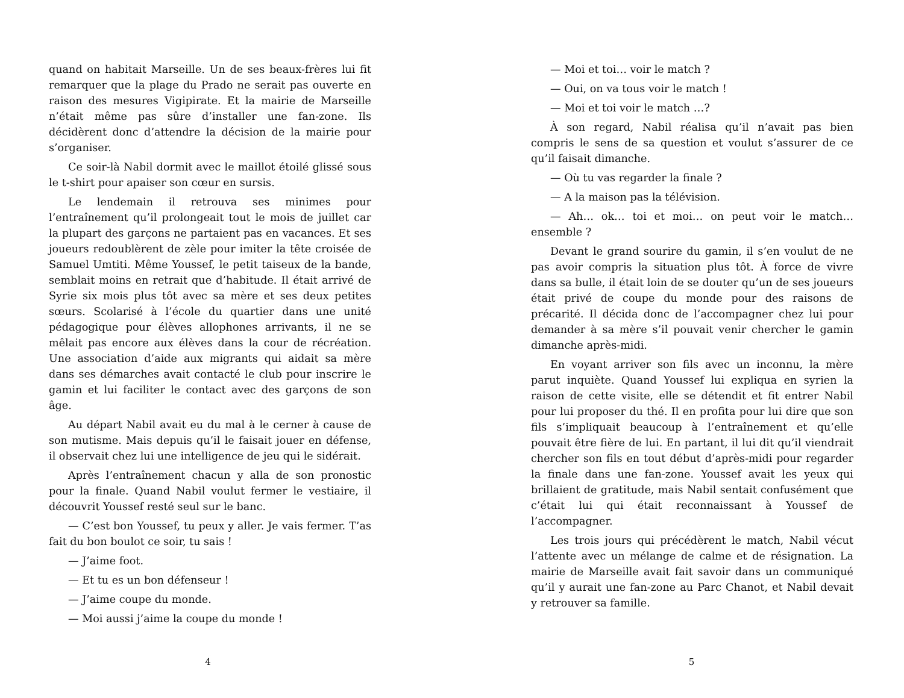quand on habitait Marseille. Un de ses beaux-frères lui fit remarquer que la plage du Prado ne serait pas ouverte en raison des mesures Vigipirate. Et la mairie de Marseille n’était même pas sûre d’installer une fan-zone. Ils décidèrent donc d’attendre la décision de la mairie pour s’organiser.
Ce soir-là Nabil dormit avec le maillot étoilé glissé sous le t-shirt pour apaiser son cœur en sursis.
Le lendemain il retrouva ses minimes pour l’entraînement qu’il prolongeait tout le mois de juillet car la plupart des garçons ne partaient pas en vacances. Et ses joueurs redoublèrent de zèle pour imiter la tête croisée de Samuel Umtiti. Même Youssef, le petit taiseux de la bande, semblait moins en retrait que d’habitude. Il était arrivé de Syrie six mois plus tôt avec sa mère et ses deux petites sœurs. Scolarisé à l’école du quartier dans une unité pédagogique pour élèves allophones arrivants, il ne se mêlait pas encore aux élèves dans la cour de récréation. Une association d’aide aux migrants qui aidait sa mère dans ses démarches avait contacté le club pour inscrire le gamin et lui faciliter le contact avec des garçons de son âge.
Au départ Nabil avait eu du mal à le cerner à cause de son mutisme. Mais depuis qu’il le faisait jouer en défense, il observait chez lui une intelligence de jeu qui le sidérait.
Après l’entraînement chacun y alla de son pronostic pour la finale. Quand Nabil voulut fermer le vestiaire, il découvrit Youssef resté seul sur le banc.
— C’est bon Youssef, tu peux y aller. Je vais fermer. T’as fait du bon boulot ce soir, tu sais !
— J’aime foot.
— Et tu es un bon défenseur !
— J’aime coupe du monde.
— Moi aussi j’aime la coupe du monde !
4
— Moi et toi… voir le match ?
— Oui, on va tous voir le match !
— Moi et toi voir le match …?
À son regard, Nabil réalisa qu’il n’avait pas bien compris le sens de sa question et voulut s’assurer de ce qu’il faisait dimanche.
— Où tu vas regarder la finale ?
— A la maison pas la télévision.
— Ah… ok… toi et moi… on peut voir le match… ensemble ?
Devant le grand sourire du gamin, il s’en voulut de ne pas avoir compris la situation plus tôt. À force de vivre dans sa bulle, il était loin de se douter qu’un de ses joueurs était privé de coupe du monde pour des raisons de précarité. Il décida donc de l’accompagner chez lui pour demander à sa mère s’il pouvait venir chercher le gamin dimanche après-midi.
En voyant arriver son fils avec un inconnu, la mère parut inquiète. Quand Youssef lui expliqua en syrien la raison de cette visite, elle se détendit et fit entrer Nabil pour lui proposer du thé. Il en profita pour lui dire que son fils s’impliquait beaucoup à l’entraînement et qu’elle pouvait être fière de lui. En partant, il lui dit qu’il viendrait chercher son fils en tout début d’après-midi pour regarder la finale dans une fan-zone. Youssef avait les yeux qui brillaient de gratitude, mais Nabil sentait confusément que c’était lui qui était reconnaissant à Youssef de l’accompagner.
Les trois jours qui précédèrent le match, Nabil vécut l’attente avec un mélange de calme et de résignation. La mairie de Marseille avait fait savoir dans un communiqué qu’il y aurait une fan-zone au Parc Chanot, et Nabil devait y retrouver sa famille.
5